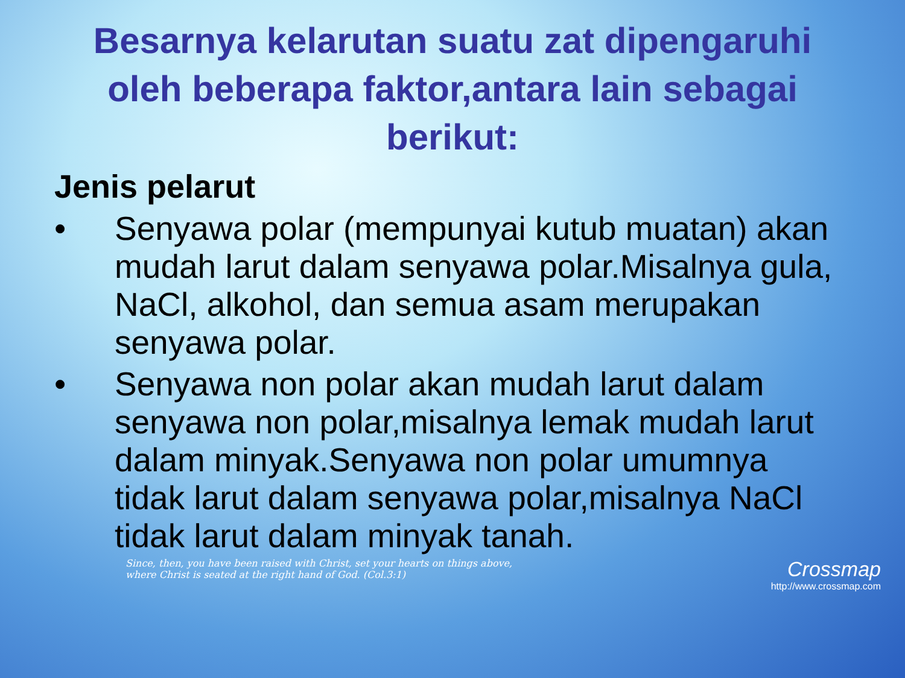Besarnya kelarutan suatu zat dipengaruhi oleh beberapa faktor,antara lain sebagai berikut:
Jenis pelarut
• Senyawa polar (mempunyai kutub muatan) akan mudah larut dalam senyawa polar.Misalnya gula, NaCl, alkohol, dan semua asam merupakan senyawa polar.
• Senyawa non polar akan mudah larut dalam senyawa non polar,misalnya lemak mudah larut dalam minyak.Senyawa non polar umumnya tidak larut dalam senyawa polar,misalnya NaCl tidak larut dalam minyak tanah.
Since, then, you have been raised with Christ, set your hearts on things above,
where Christ is seated at the right hand of God. (Col.3:1)
Crossmap
http://www.crossmap.com